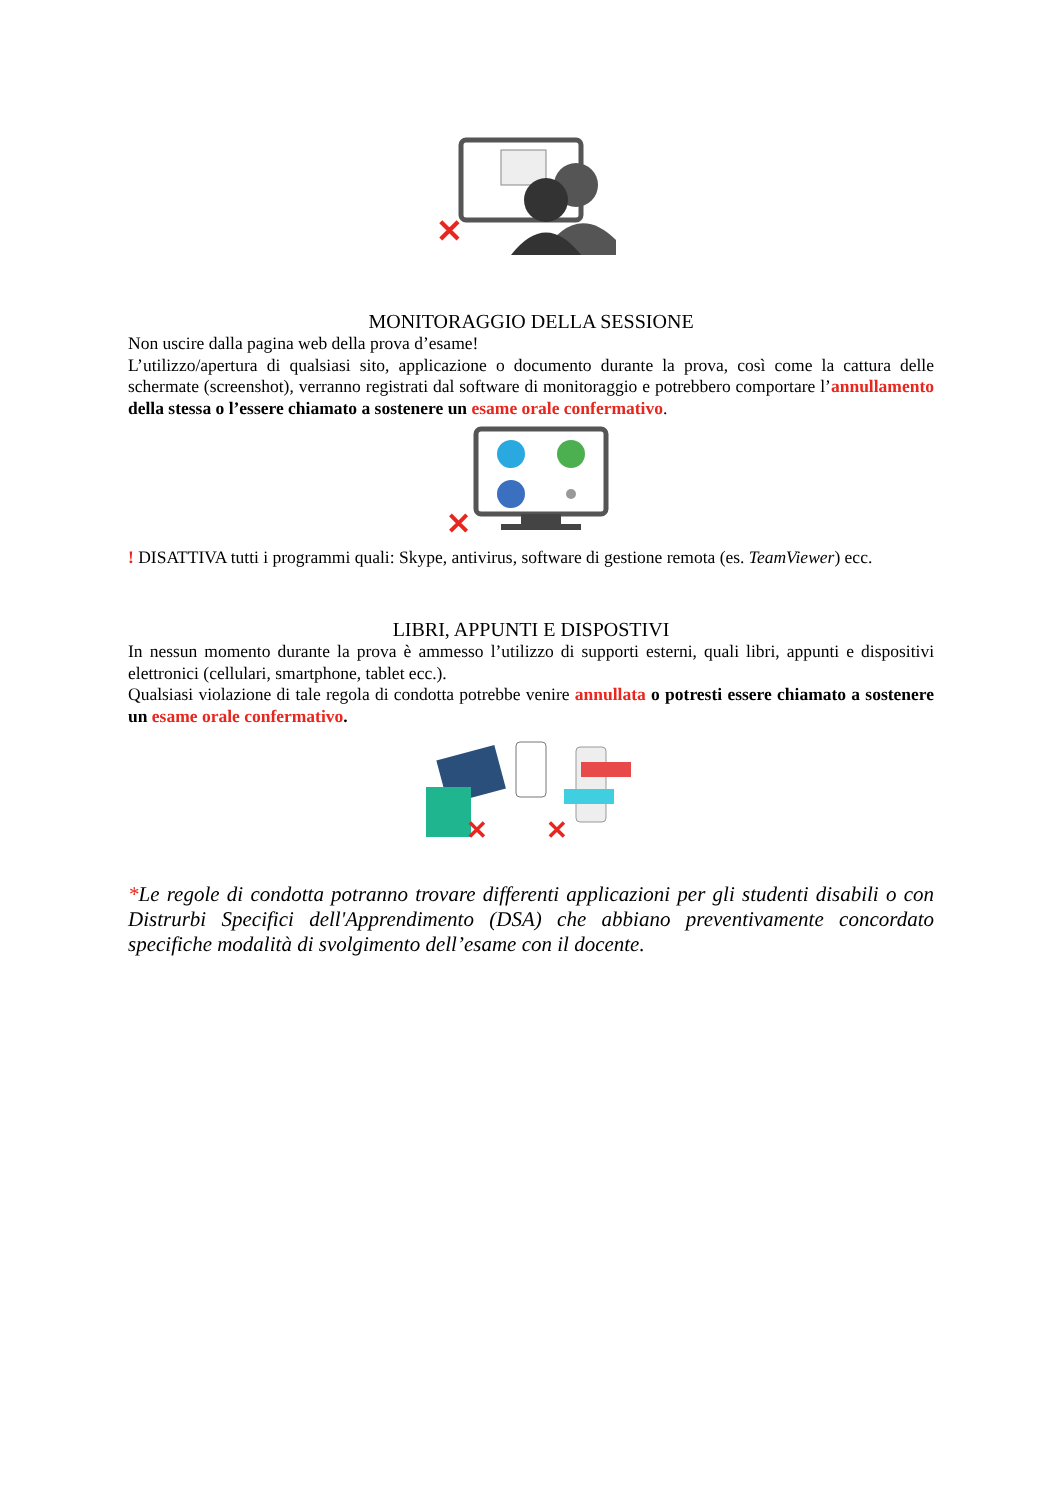✕
MONITORAGGIO DELLA SESSIONE
Non uscire dalla pagina web della prova d’esame!
L’utilizzo/apertura di qualsiasi sito, applicazione o documento durante la prova, così come la cattura delle schermate (screenshot), verranno registrati dal software di monitoraggio e potrebbero comportare l’annullamento della stessa o l’essere chiamato a sostenere un esame orale confermativo.
✕
! DISATTIVA tutti i programmi quali: Skype, antivirus, software di gestione remota (es. TeamViewer) ecc.
LIBRI, APPUNTI E DISPOSTIVI
In nessun momento durante la prova è ammesso l’utilizzo di supporti esterni, quali libri, appunti e dispositivi elettronici (cellulari, smartphone, tablet ecc.).
Qualsiasi violazione di tale regola di condotta potrebbe venire annullata o potresti essere chiamato a sostenere un esame orale confermativo.
✕
✕
*Le regole di condotta potranno trovare differenti applicazioni per gli studenti disabili o con Distrurbi Specifici dell'Apprendimento (DSA) che abbiano preventivamente concordato specifiche modalità di svolgimento dell’esame con il docente.